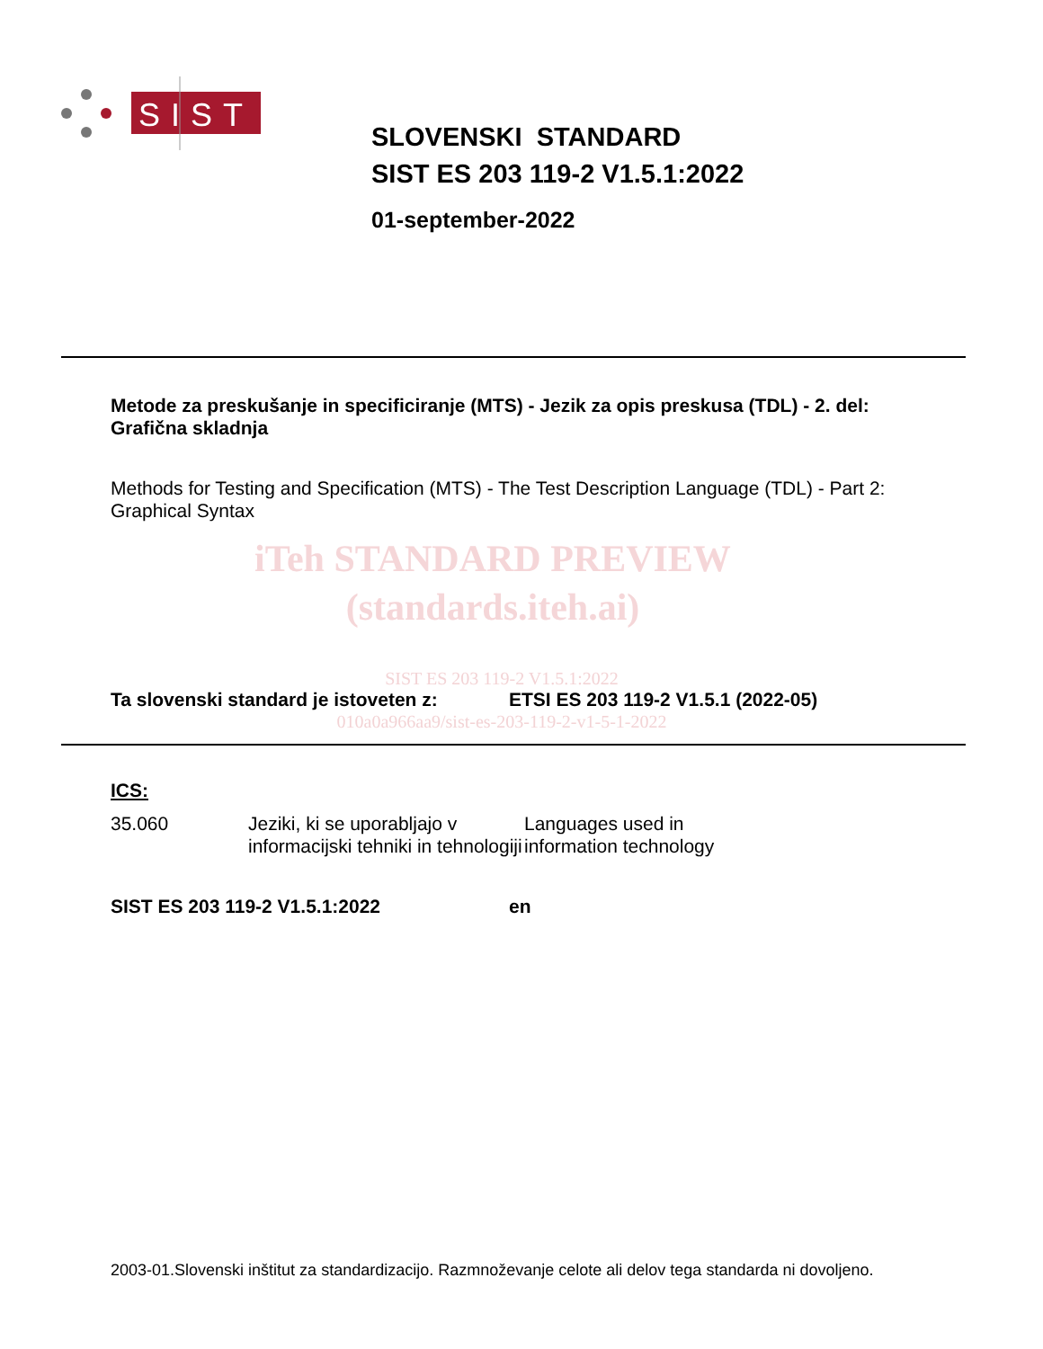SIST
SLOVENSKI STANDARD
SIST ES 203 119-2 V1.5.1:2022
01-september-2022
Metode za preskušanje in specificiranje (MTS) - Jezik za opis preskusa (TDL) - 2. del: Grafična skladnja
Methods for Testing and Specification (MTS) - The Test Description Language (TDL) - Part 2: Graphical Syntax
iTeh STANDARD PREVIEW
(standards.iteh.ai)
SIST ES 203 119-2 V1.5.1:2022
Ta slovenski standard je istoveten z: ETSI ES 203 119-2 V1.5.1 (2022-05)
010a0a966aa9/sist-es-203-119-2-v1-5-1-2022
ICS:
35.060 Jeziki, ki se uporabljajo v informacijski tehniki in tehnologiji Languages used in information technology
SIST ES 203 119-2 V1.5.1:2022 en
2003-01.Slovenski inštitut za standardizacijo. Razmnoževanje celote ali delov tega standarda ni dovoljeno.